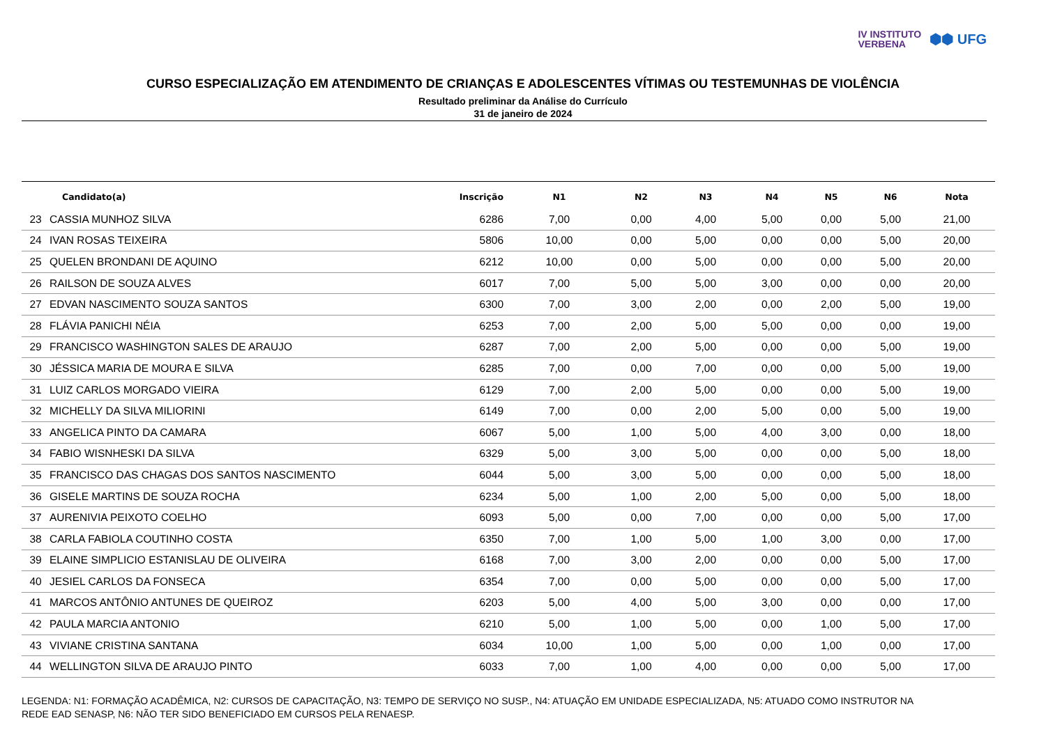IV INSTITUTO
VERBENA
⬢⬢ UFG
CURSO ESPECIALIZAÇÃO EM ATENDIMENTO DE CRIANÇAS E ADOLESCENTES VÍTIMAS OU TESTEMUNHAS DE VIOLÊNCIA
Resultado preliminar da Análise do Currículo
31 de janeiro de 2024
| | Candidato(a) | Inscrição | N1 | N2 | N3 | N4 | N5 | N6 | Nota |
| --- | --- | --- | --- | --- | --- | --- | --- | --- | --- |
| 23 | CASSIA MUNHOZ SILVA | 6286 | 7,00 | 0,00 | 4,00 | 5,00 | 0,00 | 5,00 | 21,00 |
| 24 | IVAN ROSAS TEIXEIRA | 5806 | 10,00 | 0,00 | 5,00 | 0,00 | 0,00 | 5,00 | 20,00 |
| 25 | QUELEN BRONDANI DE AQUINO | 6212 | 10,00 | 0,00 | 5,00 | 0,00 | 0,00 | 5,00 | 20,00 |
| 26 | RAILSON DE SOUZA ALVES | 6017 | 7,00 | 5,00 | 5,00 | 3,00 | 0,00 | 0,00 | 20,00 |
| 27 | EDVAN NASCIMENTO SOUZA SANTOS | 6300 | 7,00 | 3,00 | 2,00 | 0,00 | 2,00 | 5,00 | 19,00 |
| 28 | FLÁVIA PANICHI NÉIA | 6253 | 7,00 | 2,00 | 5,00 | 5,00 | 0,00 | 0,00 | 19,00 |
| 29 | FRANCISCO WASHINGTON SALES DE ARAUJO | 6287 | 7,00 | 2,00 | 5,00 | 0,00 | 0,00 | 5,00 | 19,00 |
| 30 | JÉSSICA MARIA DE MOURA E SILVA | 6285 | 7,00 | 0,00 | 7,00 | 0,00 | 0,00 | 5,00 | 19,00 |
| 31 | LUIZ CARLOS MORGADO VIEIRA | 6129 | 7,00 | 2,00 | 5,00 | 0,00 | 0,00 | 5,00 | 19,00 |
| 32 | MICHELLY DA SILVA MILIORINI | 6149 | 7,00 | 0,00 | 2,00 | 5,00 | 0,00 | 5,00 | 19,00 |
| 33 | ANGELICA PINTO DA CAMARA | 6067 | 5,00 | 1,00 | 5,00 | 4,00 | 3,00 | 0,00 | 18,00 |
| 34 | FABIO WISNHESKI DA SILVA | 6329 | 5,00 | 3,00 | 5,00 | 0,00 | 0,00 | 5,00 | 18,00 |
| 35 | FRANCISCO DAS CHAGAS DOS SANTOS NASCIMENTO | 6044 | 5,00 | 3,00 | 5,00 | 0,00 | 0,00 | 5,00 | 18,00 |
| 36 | GISELE MARTINS DE SOUZA ROCHA | 6234 | 5,00 | 1,00 | 2,00 | 5,00 | 0,00 | 5,00 | 18,00 |
| 37 | AURENIVIA PEIXOTO COELHO | 6093 | 5,00 | 0,00 | 7,00 | 0,00 | 0,00 | 5,00 | 17,00 |
| 38 | CARLA FABIOLA COUTINHO COSTA | 6350 | 7,00 | 1,00 | 5,00 | 1,00 | 3,00 | 0,00 | 17,00 |
| 39 | ELAINE SIMPLICIO ESTANISLAU DE OLIVEIRA | 6168 | 7,00 | 3,00 | 2,00 | 0,00 | 0,00 | 5,00 | 17,00 |
| 40 | JESIEL CARLOS DA FONSECA | 6354 | 7,00 | 0,00 | 5,00 | 0,00 | 0,00 | 5,00 | 17,00 |
| 41 | MARCOS ANTÔNIO ANTUNES DE QUEIROZ | 6203 | 5,00 | 4,00 | 5,00 | 3,00 | 0,00 | 0,00 | 17,00 |
| 42 | PAULA MARCIA ANTONIO | 6210 | 5,00 | 1,00 | 5,00 | 0,00 | 1,00 | 5,00 | 17,00 |
| 43 | VIVIANE CRISTINA SANTANA | 6034 | 10,00 | 1,00 | 5,00 | 0,00 | 1,00 | 0,00 | 17,00 |
| 44 | WELLINGTON SILVA DE ARAUJO PINTO | 6033 | 7,00 | 1,00 | 4,00 | 0,00 | 0,00 | 5,00 | 17,00 |
LEGENDA: N1: FORMAÇÃO ACADÊMICA, N2: CURSOS DE CAPACITAÇÃO, N3: TEMPO DE SERVIÇO NO SUSP., N4: ATUAÇÃO EM UNIDADE ESPECIALIZADA, N5: ATUADO COMO INSTRUTOR NA REDE EAD SENASP, N6: NÃO TER SIDO BENEFICIADO EM CURSOS PELA RENAESP.